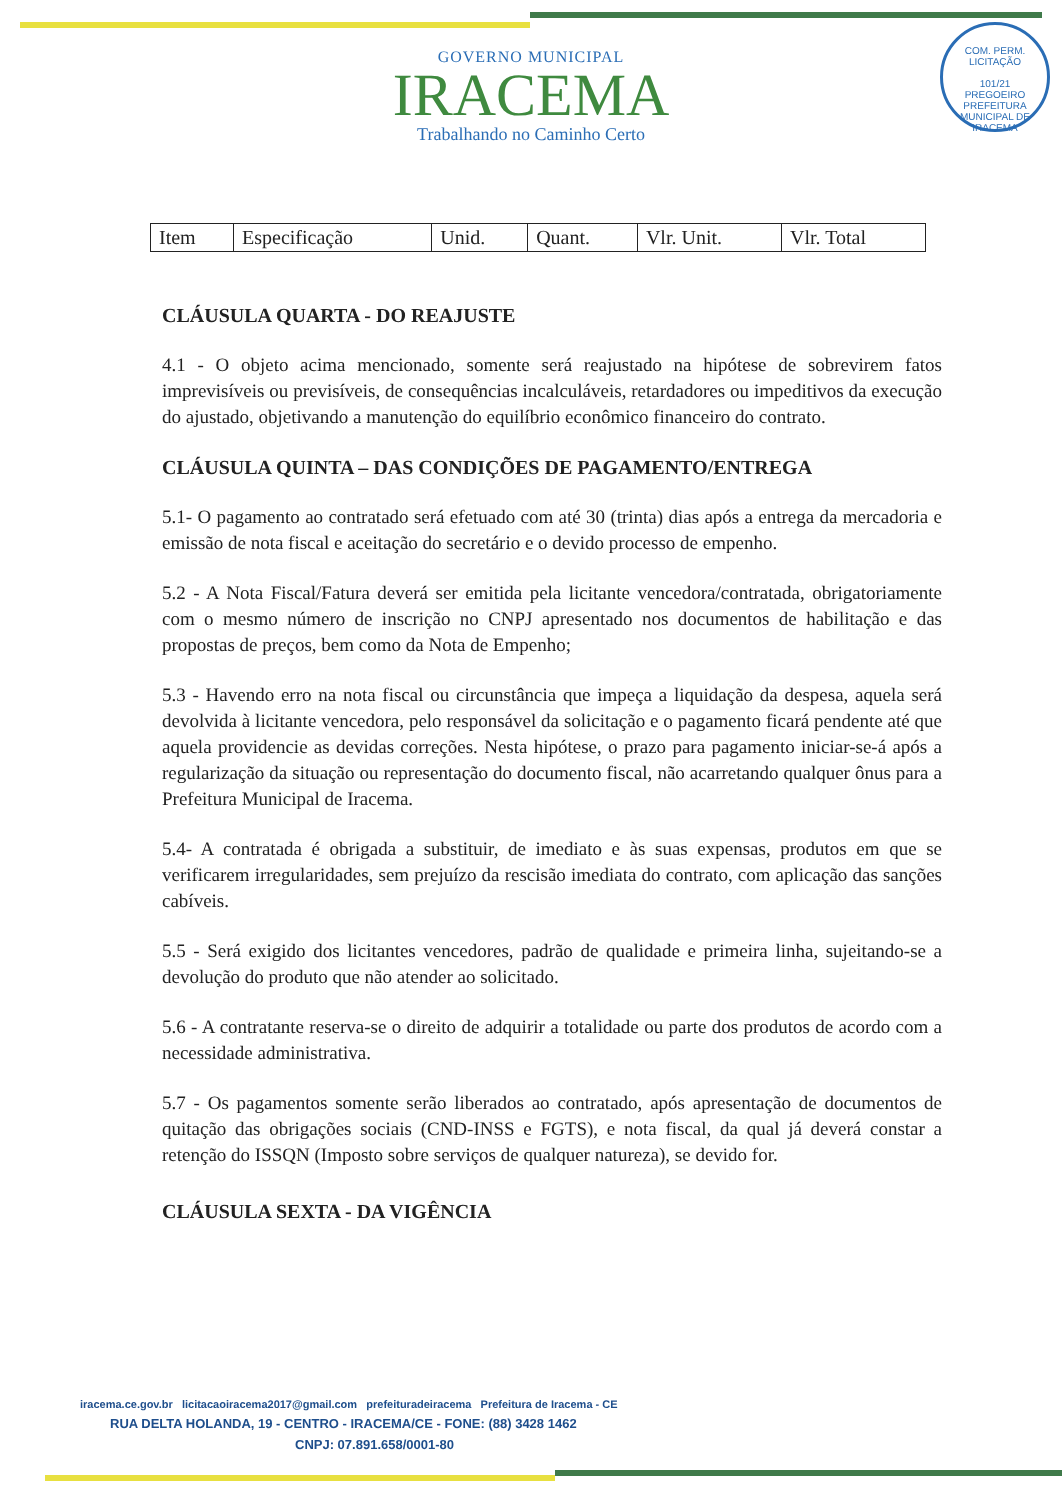GOVERNO MUNICIPAL
IRACEMA
Trabalhando no Caminho Certo
COM. PERM. LICITAÇÃO
101/21
PREGOEIRO
PREFEITURA MUNICIPAL DE IRACEMA
| Item | Especificação | Unid. | Quant. | Vlr. Unit. | Vlr. Total |
| --- | --- | --- | --- | --- | --- |
CLÁUSULA QUARTA - DO REAJUSTE
4.1 - O objeto acima mencionado, somente será reajustado na hipótese de sobrevirem fatos imprevisíveis ou previsíveis, de consequências incalculáveis, retardadores ou impeditivos da execução do ajustado, objetivando a manutenção do equilíbrio econômico financeiro do contrato.
CLÁUSULA QUINTA – DAS CONDIÇÕES DE PAGAMENTO/ENTREGA
5.1- O pagamento ao contratado será efetuado com até 30 (trinta) dias após a entrega da mercadoria e emissão de nota fiscal e aceitação do secretário e o devido processo de empenho.
5.2 - A Nota Fiscal/Fatura deverá ser emitida pela licitante vencedora/contratada, obrigatoriamente com o mesmo número de inscrição no CNPJ apresentado nos documentos de habilitação e das propostas de preços, bem como da Nota de Empenho;
5.3 - Havendo erro na nota fiscal ou circunstância que impeça a liquidação da despesa, aquela será devolvida à licitante vencedora, pelo responsável da solicitação e o pagamento ficará pendente até que aquela providencie as devidas correções. Nesta hipótese, o prazo para pagamento iniciar-se-á após a regularização da situação ou representação do documento fiscal, não acarretando qualquer ônus para a Prefeitura Municipal de Iracema.
5.4- A contratada é obrigada a substituir, de imediato e às suas expensas, produtos em que se verificarem irregularidades, sem prejuízo da rescisão imediata do contrato, com aplicação das sanções cabíveis.
5.5 - Será exigido dos licitantes vencedores, padrão de qualidade e primeira linha, sujeitando-se a devolução do produto que não atender ao solicitado.
5.6 - A contratante reserva-se o direito de adquirir a totalidade ou parte dos produtos de acordo com a necessidade administrativa.
5.7 - Os pagamentos somente serão liberados ao contratado, após apresentação de documentos de quitação das obrigações sociais (CND-INSS e FGTS), e nota fiscal, da qual já deverá constar a retenção do ISSQN (Imposto sobre serviços de qualquer natureza), se devido for.
CLÁUSULA SEXTA - DA VIGÊNCIA
iracema.ce.gov.br licitacaoiracema2017@gmail.com prefeituradeiracema Prefeitura de Iracema - CE
RUA DELTA HOLANDA, 19 - CENTRO - IRACEMA/CE - FONE: (88) 3428 1462
CNPJ: 07.891.658/0001-80